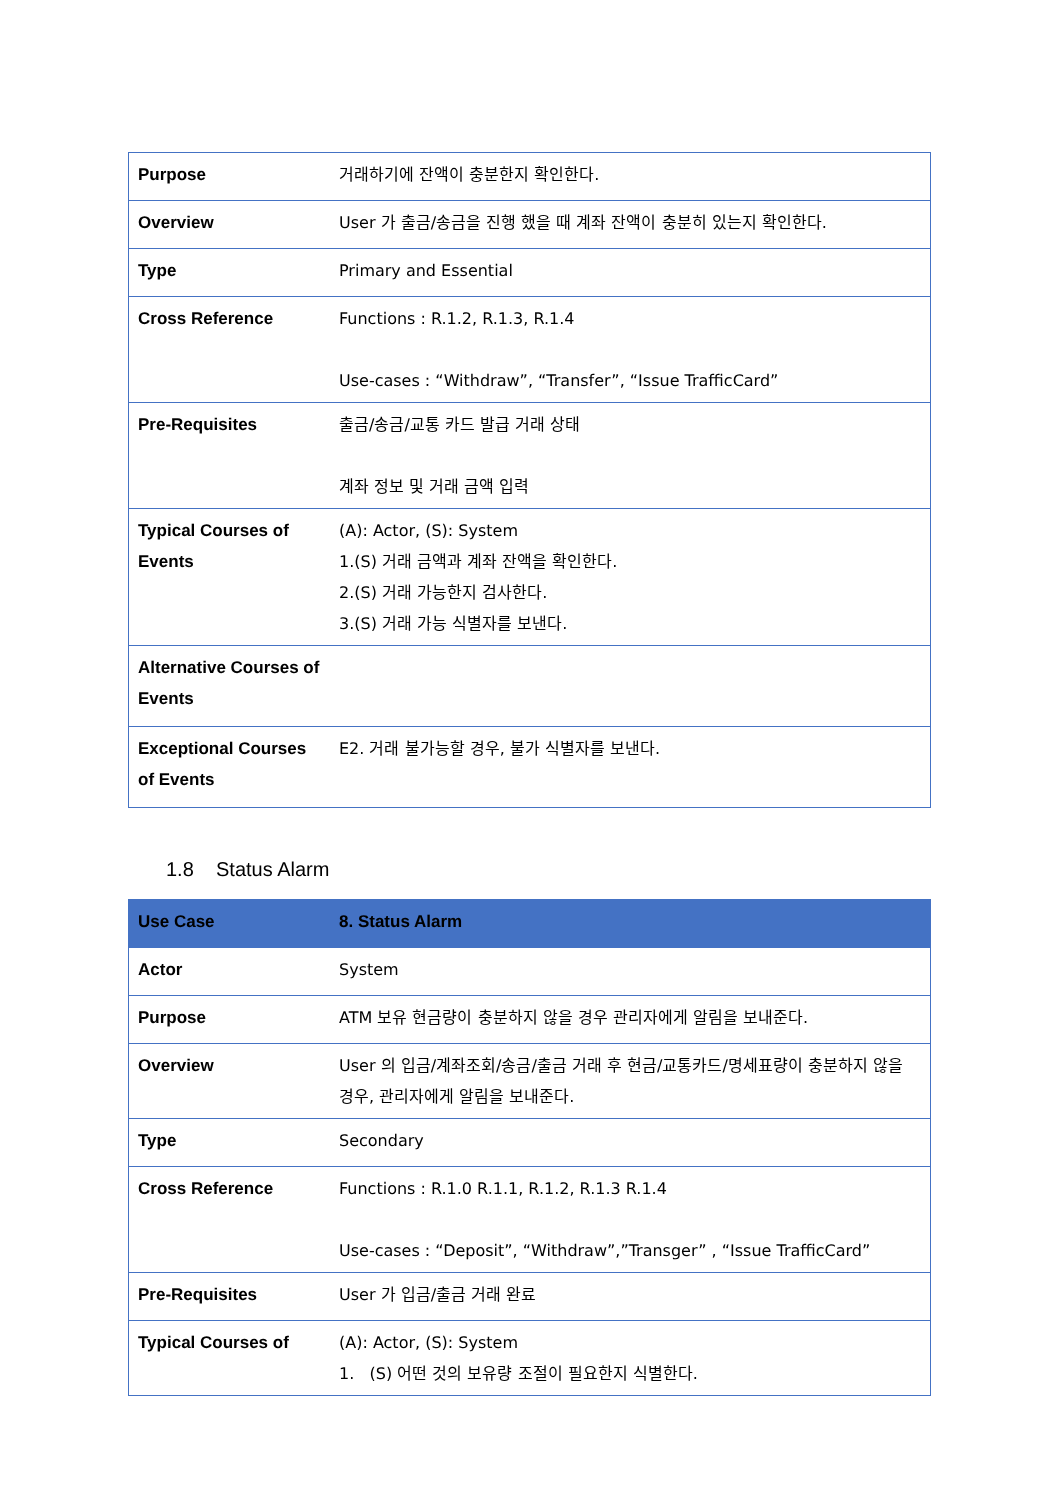| Purpose | 거래하기에 잔액이 충분한지 확인한다. |
| Overview | User 가 출금/송금을 진행 했을 때 계좌 잔액이 충분히 있는지 확인한다. |
| Type | Primary and Essential |
| Cross Reference | Functions : R.1.2, R.1.3, R.1.4 Use-cases : “Withdraw”, “Transfer”, “Issue TrafficCard” |
| Pre-Requisites | 출금/송금/교통 카드 발급 거래 상태 계좌 정보 및 거래 금액 입력 |
| Typical Courses of Events | (A): Actor, (S): System 1.(S) 거래 금액과 계좌 잔액을 확인한다. 2.(S) 거래 가능한지 검사한다. 3.(S) 거래 가능 식별자를 보낸다. |
| Alternative Courses of Events | |
| Exceptional Courses of Events | E2. 거래 불가능할 경우, 불가 식별자를 보낸다. |
1.8 Status Alarm
| Use Case | 8. Status Alarm |
| Actor | System |
| Purpose | ATM 보유 현금량이 충분하지 않을 경우 관리자에게 알림을 보내준다. |
| Overview | User 의 입금/계좌조회/송금/출금 거래 후 현금/교통카드/명세표량이 충분하지 않을 경우, 관리자에게 알림을 보내준다. |
| Type | Secondary |
| Cross Reference | Functions : R.1.0 R.1.1, R.1.2, R.1.3 R.1.4 Use-cases : “Deposit”, “Withdraw”,”Transger” , “Issue TrafficCard” |
| Pre-Requisites | User 가 입금/출금 거래 완료 |
| Typical Courses of | (A): Actor, (S): System 1. (S) 어떤 것의 보유량 조절이 필요한지 식별한다. |